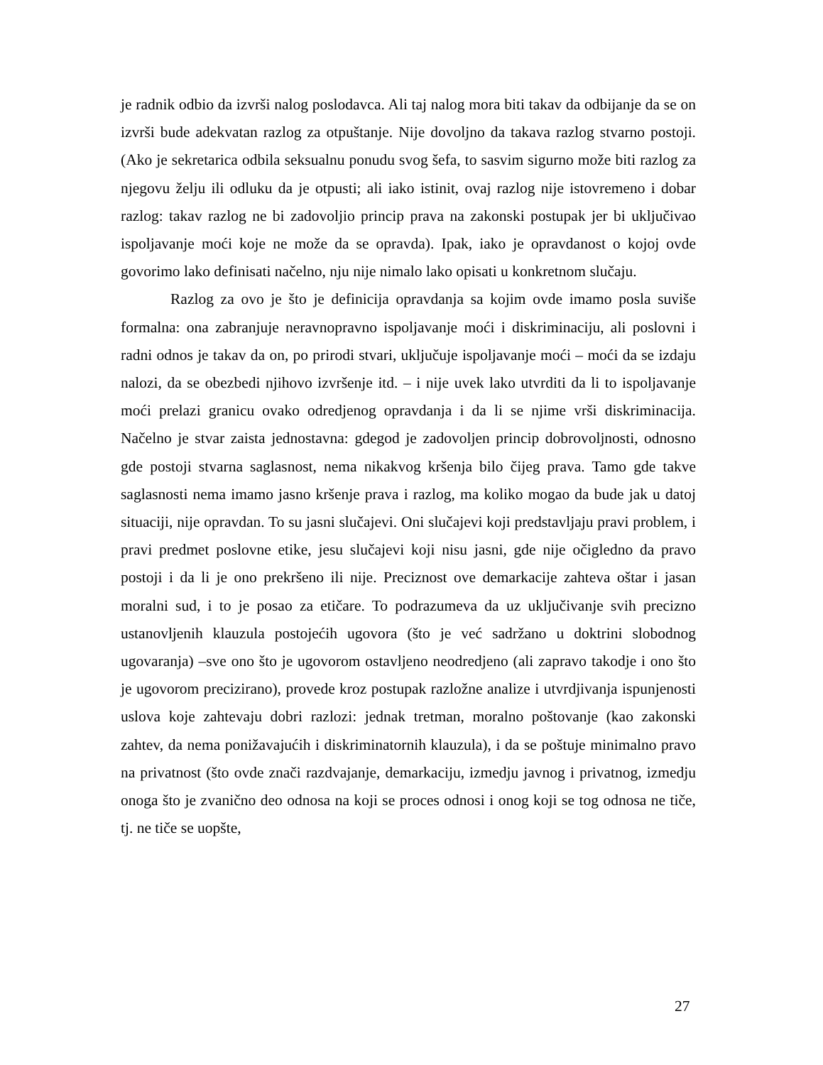je radnik odbio da izvrši nalog poslodavca. Ali taj nalog mora biti takav da odbijanje da se on izvrši bude adekvatan razlog za otpuštanje. Nije dovoljno da takava razlog stvarno postoji. (Ako je sekretarica odbila seksualnu ponudu svog šefa, to sasvim sigurno može biti razlog za njegovu želju ili odluku da je otpusti; ali iako istinit, ovaj razlog nije istovremeno i dobar razlog: takav razlog ne bi zadovoljio princip prava na zakonski postupak jer bi uključivao ispoljavanje moći koje ne može da se opravda). Ipak, iako je opravdanost o kojoj ovde govorimo lako definisati načelno, nju nije nimalo lako opisati u konkretnom slučaju.
Razlog za ovo je što je definicija opravdanja sa kojim ovde imamo posla suviše formalna: ona zabranjuje neravnopravno ispoljavanje moći i diskriminaciju, ali poslovni i radni odnos je takav da on, po prirodi stvari, uključuje ispoljavanje moći – moći da se izdaju nalozi, da se obezbedi njihovo izvršenje itd. – i nije uvek lako utvrditi da li to ispoljavanje moći prelazi granicu ovako odredjenog opravdanja i da li se njime vrši diskriminacija. Načelno je stvar zaista jednostavna: gdegod je zadovoljen princip dobrovoljnosti, odnosno gde postoji stvarna saglasnost, nema nikakvog kršenja bilo čijeg prava. Tamo gde takve saglasnosti nema imamo jasno kršenje prava i razlog, ma koliko mogao da bude jak u datoj situaciji, nije opravdan. To su jasni slučajevi. Oni slučajevi koji predstavljaju pravi problem, i pravi predmet poslovne etike, jesu slučajevi koji nisu jasni, gde nije očigledno da pravo postoji i da li je ono prekršeno ili nije. Preciznost ove demarkacije zahteva oštar i jasan moralni sud, i to je posao za etičare. To podrazumeva da uz uključivanje svih precizno ustanovljenih klauzula postojećih ugovora (što je već sadržano u doktrini slobodnog ugovaranja) –sve ono što je ugovorom ostavljeno neodredjeno (ali zapravo takodje i ono što je ugovorom precizirano), provede kroz postupak razložne analize i utvrdjivanja ispunjenosti uslova koje zahtevaju dobri razlozi: jednak tretman, moralno poštovanje (kao zakonski zahtev, da nema ponižavajućih i diskriminatornih klauzula), i da se poštuje minimalno pravo na privatnost (što ovde znači razdvajanje, demarkaciju, izmedju javnog i privatnog, izmedju onoga što je zvanično deo odnosa na koji se proces odnosi i onog koji se tog odnosa ne tiče, tj. ne tiče se uopšte,
27